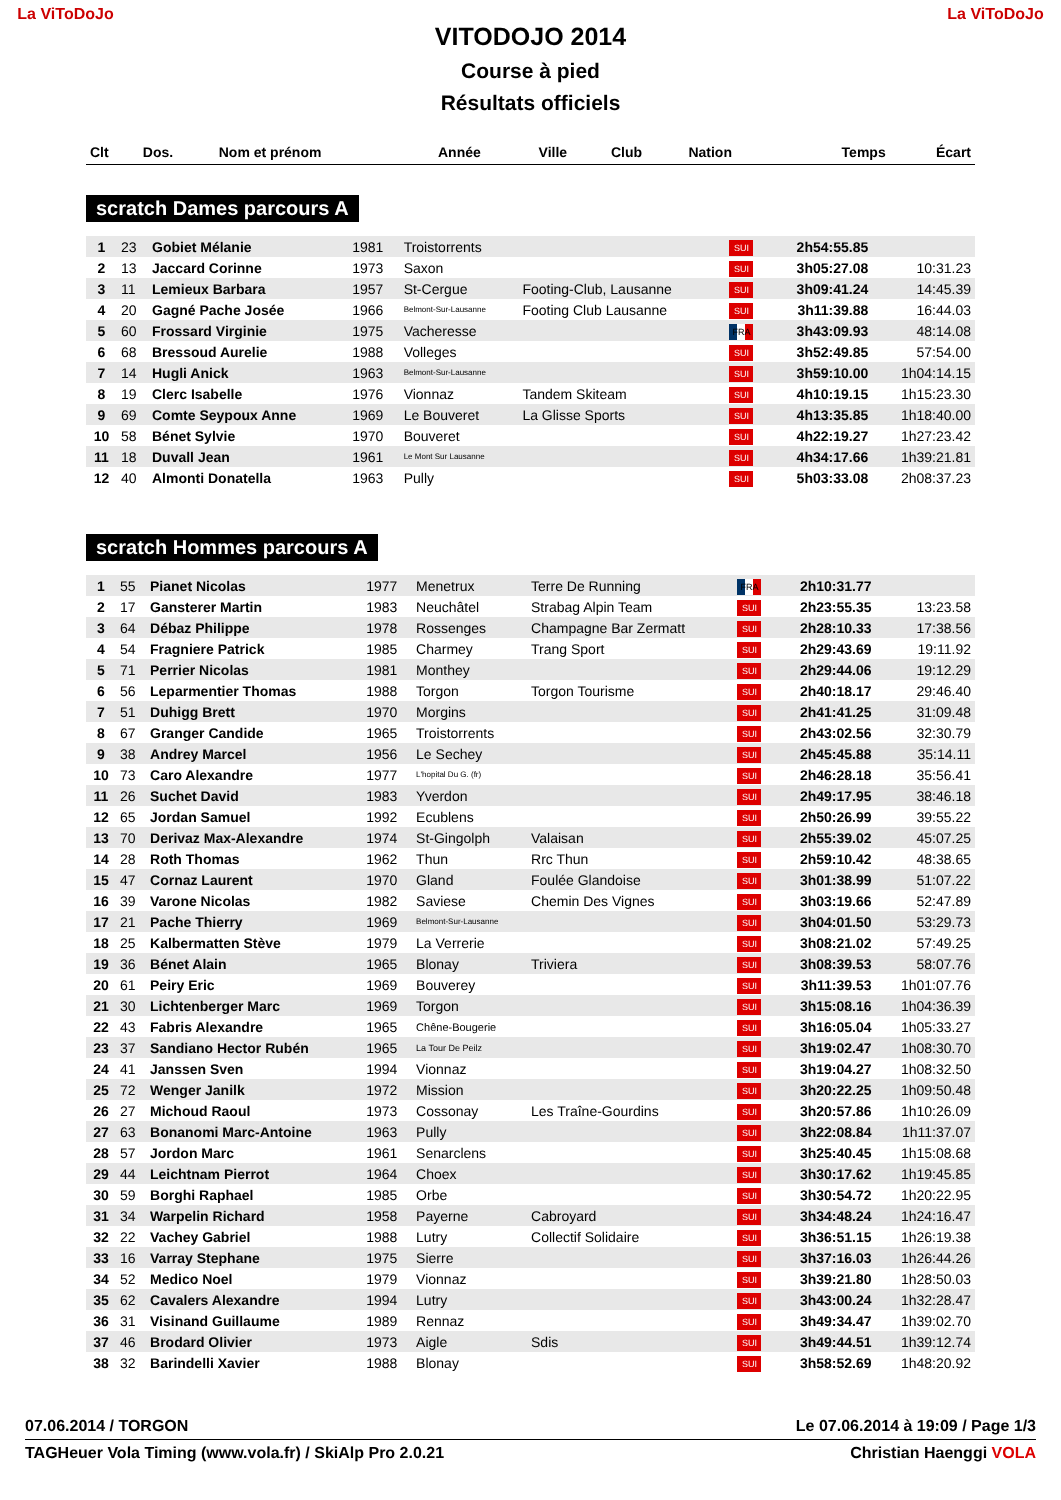La ViToDoJo
VITODOJO 2014
Course à pied
Résultats officiels
La ViToDoJo
| Clt | Dos. | Nom et prénom | Année | Ville | Club | Nation | Temps | Écart |
| --- | --- | --- | --- | --- | --- | --- | --- | --- |
scratch Dames parcours A
| 1 | 23 | Gobiet Mélanie | 1981 | Troistorrents | | SUI | 2h54:55.85 | |
| 2 | 13 | Jaccard Corinne | 1973 | Saxon | | SUI | 3h05:27.08 | 10:31.23 |
| 3 | 11 | Lemieux Barbara | 1957 | St-Cergue | Footing-Club, Lausanne | SUI | 3h09:41.24 | 14:45.39 |
| 4 | 20 | Gagné Pache Josée | 1966 | Belmont-Sur-Lausanne | Footing Club Lausanne | SUI | 3h11:39.88 | 16:44.03 |
| 5 | 60 | Frossard Virginie | 1975 | Vacheresse | | FRA | 3h43:09.93 | 48:14.08 |
| 6 | 68 | Bressoud Aurelie | 1988 | Volleges | | SUI | 3h52:49.85 | 57:54.00 |
| 7 | 14 | Hugli Anick | 1963 | Belmont-Sur-Lausanne | | SUI | 3h59:10.00 | 1h04:14.15 |
| 8 | 19 | Clerc Isabelle | 1976 | Vionnaz | Tandem Skiteam | SUI | 4h10:19.15 | 1h15:23.30 |
| 9 | 69 | Comte Seypoux Anne | 1969 | Le Bouveret | La Glisse Sports | SUI | 4h13:35.85 | 1h18:40.00 |
| 10 | 58 | Bénet Sylvie | 1970 | Bouveret | | SUI | 4h22:19.27 | 1h27:23.42 |
| 11 | 18 | Duvall Jean | 1961 | Le Mont Sur Lausanne | | SUI | 4h34:17.66 | 1h39:21.81 |
| 12 | 40 | Almonti Donatella | 1963 | Pully | | SUI | 5h03:33.08 | 2h08:37.23 |
scratch Hommes parcours A
| 1 | 55 | Pianet Nicolas | 1977 | Menetrux | Terre De Running | FRA | 2h10:31.77 | |
| 2 | 17 | Gansterer Martin | 1983 | Neuchâtel | Strabag Alpin Team | SUI | 2h23:55.35 | 13:23.58 |
| 3 | 64 | Débaz Philippe | 1978 | Rossenges | Champagne Bar Zermatt | SUI | 2h28:10.33 | 17:38.56 |
| 4 | 54 | Fragniere Patrick | 1985 | Charmey | Trang Sport | SUI | 2h29:43.69 | 19:11.92 |
| 5 | 71 | Perrier Nicolas | 1981 | Monthey | | SUI | 2h29:44.06 | 19:12.29 |
| 6 | 56 | Leparmentier Thomas | 1988 | Torgon | Torgon Tourisme | SUI | 2h40:18.17 | 29:46.40 |
| 7 | 51 | Duhigg Brett | 1970 | Morgins | | SUI | 2h41:41.25 | 31:09.48 |
| 8 | 67 | Granger Candide | 1965 | Troistorrents | | SUI | 2h43:02.56 | 32:30.79 |
| 9 | 38 | Andrey Marcel | 1956 | Le Sechey | | SUI | 2h45:45.88 | 35:14.11 |
| 10 | 73 | Caro Alexandre | 1977 | L'hopital Du G. (fr) | | SUI | 2h46:28.18 | 35:56.41 |
| 11 | 26 | Suchet David | 1983 | Yverdon | | SUI | 2h49:17.95 | 38:46.18 |
| 12 | 65 | Jordan Samuel | 1992 | Ecublens | | SUI | 2h50:26.99 | 39:55.22 |
| 13 | 70 | Derivaz Max-Alexandre | 1974 | St-Gingolph | Valaisan | SUI | 2h55:39.02 | 45:07.25 |
| 14 | 28 | Roth Thomas | 1962 | Thun | Rrc Thun | SUI | 2h59:10.42 | 48:38.65 |
| 15 | 47 | Cornaz Laurent | 1970 | Gland | Foulée Glandoise | SUI | 3h01:38.99 | 51:07.22 |
| 16 | 39 | Varone Nicolas | 1982 | Saviese | Chemin Des Vignes | SUI | 3h03:19.66 | 52:47.89 |
| 17 | 21 | Pache Thierry | 1969 | Belmont-Sur-Lausanne | | SUI | 3h04:01.50 | 53:29.73 |
| 18 | 25 | Kalbermatten Stève | 1979 | La Verrerie | | SUI | 3h08:21.02 | 57:49.25 |
| 19 | 36 | Bénet Alain | 1965 | Blonay | Triviera | SUI | 3h08:39.53 | 58:07.76 |
| 20 | 61 | Peiry Eric | 1969 | Bouverey | | SUI | 3h11:39.53 | 1h01:07.76 |
| 21 | 30 | Lichtenberger Marc | 1969 | Torgon | | SUI | 3h15:08.16 | 1h04:36.39 |
| 22 | 43 | Fabris Alexandre | 1965 | Chêne-Bougerie | | SUI | 3h16:05.04 | 1h05:33.27 |
| 23 | 37 | Sandiano Hector Rubén | 1965 | La Tour De Peilz | | SUI | 3h19:02.47 | 1h08:30.70 |
| 24 | 41 | Janssen Sven | 1994 | Vionnaz | | SUI | 3h19:04.27 | 1h08:32.50 |
| 25 | 72 | Wenger Janilk | 1972 | Mission | | SUI | 3h20:22.25 | 1h09:50.48 |
| 26 | 27 | Michoud Raoul | 1973 | Cossonay | Les Traîne-Gourdins | SUI | 3h20:57.86 | 1h10:26.09 |
| 27 | 63 | Bonanomi Marc-Antoine | 1963 | Pully | | SUI | 3h22:08.84 | 1h11:37.07 |
| 28 | 57 | Jordon Marc | 1961 | Senarclens | | SUI | 3h25:40.45 | 1h15:08.68 |
| 29 | 44 | Leichtnam Pierrot | 1964 | Choex | | SUI | 3h30:17.62 | 1h19:45.85 |
| 30 | 59 | Borghi Raphael | 1985 | Orbe | | SUI | 3h30:54.72 | 1h20:22.95 |
| 31 | 34 | Warpelin Richard | 1958 | Payerne | Cabroyard | SUI | 3h34:48.24 | 1h24:16.47 |
| 32 | 22 | Vachey Gabriel | 1988 | Lutry | Collectif Solidaire | SUI | 3h36:51.15 | 1h26:19.38 |
| 33 | 16 | Varray Stephane | 1975 | Sierre | | SUI | 3h37:16.03 | 1h26:44.26 |
| 34 | 52 | Medico Noel | 1979 | Vionnaz | | SUI | 3h39:21.80 | 1h28:50.03 |
| 35 | 62 | Cavalers Alexandre | 1994 | Lutry | | SUI | 3h43:00.24 | 1h32:28.47 |
| 36 | 31 | Visinand Guillaume | 1989 | Rennaz | | SUI | 3h49:34.47 | 1h39:02.70 |
| 37 | 46 | Brodard Olivier | 1973 | Aigle | Sdis | SUI | 3h49:44.51 | 1h39:12.74 |
| 38 | 32 | Barindelli Xavier | 1988 | Blonay | | SUI | 3h58:52.69 | 1h48:20.92 |
07.06.2014 / TORGON Le 07.06.2014 à 19:09 / Page 1/3
TAGHeuer Vola Timing (www.vola.fr) / SkiAlp Pro 2.0.21 Christian Haenggi VOLA